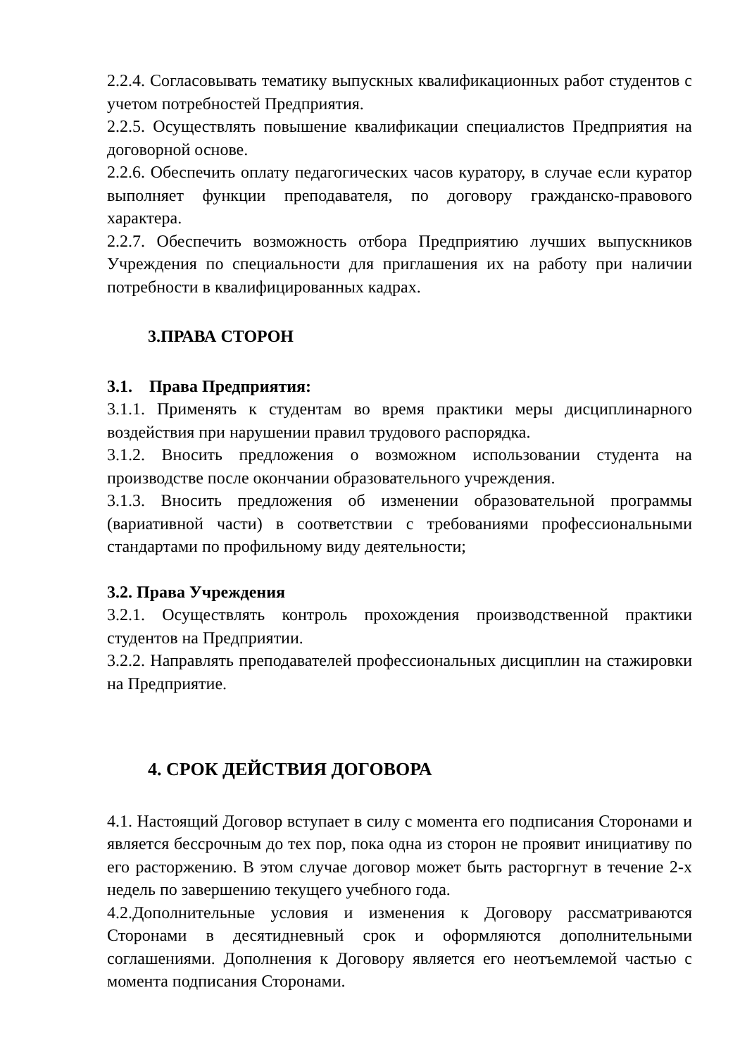2.2.4. Согласовывать тематику выпускных квалификационных работ студентов с учетом потребностей Предприятия.
2.2.5. Осуществлять повышение квалификации специалистов Предприятия на договорной основе.
2.2.6. Обеспечить оплату педагогических часов куратору, в случае если куратор выполняет функции преподавателя, по договору гражданско-правового характера.
2.2.7. Обеспечить возможность отбора Предприятию лучших выпускников Учреждения по специальности для приглашения их на работу при наличии потребности в квалифицированных кадрах.
3.ПРАВА СТОРОН
3.1. Права Предприятия:
3.1.1. Применять к студентам во время практики меры дисциплинарного воздействия при нарушении правил трудового распорядка.
3.1.2. Вносить предложения о возможном использовании студента на производстве после окончании образовательного учреждения.
3.1.3. Вносить предложения об изменении образовательной программы (вариативной части) в соответствии с требованиями профессиональными стандартами по профильному виду деятельности;
3.2. Права Учреждения
3.2.1. Осуществлять контроль прохождения производственной практики студентов на Предприятии.
3.2.2. Направлять преподавателей профессиональных дисциплин на стажировки на Предприятие.
4. СРОК ДЕЙСТВИЯ ДОГОВОРА
4.1. Настоящий Договор вступает в силу с момента его подписания Сторонами и является бессрочным до тех пор, пока одна из сторон не проявит инициативу по его расторжению. В этом случае договор может быть расторгнут в течение 2-х недель по завершению текущего учебного года.
4.2.Дополнительные условия и изменения к Договору рассматриваются Сторонами в десятидневный срок и оформляются дополнительными соглашениями. Дополнения к Договору является его неотъемлемой частью с момента подписания Сторонами.